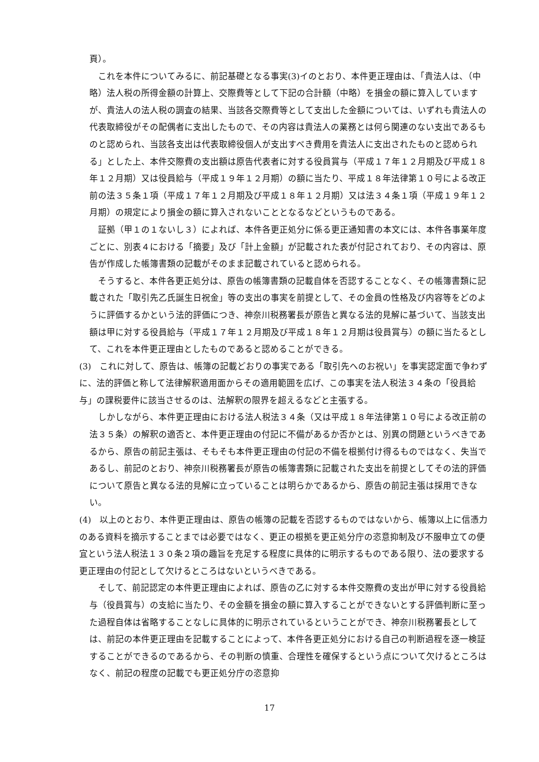頁）。
これを本件についてみるに、前記基礎となる事実(3)イのとおり、本件更正理由は、「貴法人は、（中略）法人税の所得金額の計算上、交際費等として下記の合計額（中略）を損金の額に算入していますが、貴法人の法人税の調査の結果、当該各交際費等として支出した金額については、いずれも貴法人の代表取締役がその配偶者に支出したもので、その内容は貴法人の業務とは何ら関連のない支出であるものと認められ、当該各支出は代表取締役個人が支出すべき費用を貴法人に支出されたものと認められる」とした上、本件交際費の支出額は原告代表者に対する役員賞与（平成１７年１２月期及び平成１８年１２月期）又は役員給与（平成１９年１２月期）の額に当たり、平成１８年法律第１０号による改正前の法３５条１項（平成１７年１２月期及び平成１８年１２月期）又は法３４条１項（平成１９年１２月期）の規定により損金の額に算入されないこととなるなどというものである。
証拠（甲１の１ないし３）によれば、本件各更正処分に係る更正通知書の本文には、本件各事業年度ごとに、別表４における「摘要」及び「計上金額」が記載された表が付記されており、その内容は、原告が作成した帳簿書類の記載がそのまま記載されていると認められる。
そうすると、本件各更正処分は、原告の帳簿書類の記載自体を否認することなく、その帳簿書類に記載された「取引先乙氏誕生日祝金」等の支出の事実を前提として、その金員の性格及び内容等をどのように評価するかという法的評価につき、神奈川税務署長が原告と異なる法的見解に基づいて、当該支出額は甲に対する役員給与（平成１７年１２月期及び平成１８年１２月期は役員賞与）の額に当たるとして、これを本件更正理由としたものであると認めることができる。
(3)　これに対して、原告は、帳簿の記載どおりの事実である「取引先へのお祝い」を事実認定面で争わずに、法的評価と称して法律解釈適用面からその適用範囲を広げ、この事実を法人税法３４条の「役員給与」の課税要件に該当させるのは、法解釈の限界を超えるなどと主張する。
しかしながら、本件更正理由における法人税法３４条（又は平成１８年法律第１０号による改正前の法３５条）の解釈の適否と、本件更正理由の付記に不備があるか否かとは、別異の問題というべきであるから、原告の前記主張は、そもそも本件更正理由の付記の不備を根拠付け得るものではなく、失当であるし、前記のとおり、神奈川税務署長が原告の帳簿書類に記載された支出を前提としてその法的評価について原告と異なる法的見解に立っていることは明らかであるから、原告の前記主張は採用できない。
(4)　以上のとおり、本件更正理由は、原告の帳簿の記載を否認するものではないから、帳簿以上に信憑力のある資料を摘示することまでは必要ではなく、更正の根拠を更正処分庁の恣意抑制及び不服申立ての便宜という法人税法１３０条２項の趣旨を充足する程度に具体的に明示するものである限り、法の要求する更正理由の付記として欠けるところはないというべきである。
そして、前記認定の本件更正理由によれば、原告の乙に対する本件交際費の支出が甲に対する役員給与（役員賞与）の支給に当たり、その金額を損金の額に算入することができないとする評価判断に至った過程自体は省略することなしに具体的に明示されているということができ、神奈川税務署長としては、前記の本件更正理由を記載することによって、本件各更正処分における自己の判断過程を逐一検証することができるのであるから、その判断の慎重、合理性を確保するという点について欠けるところはなく、前記の程度の記載でも更正処分庁の恣意抑
17